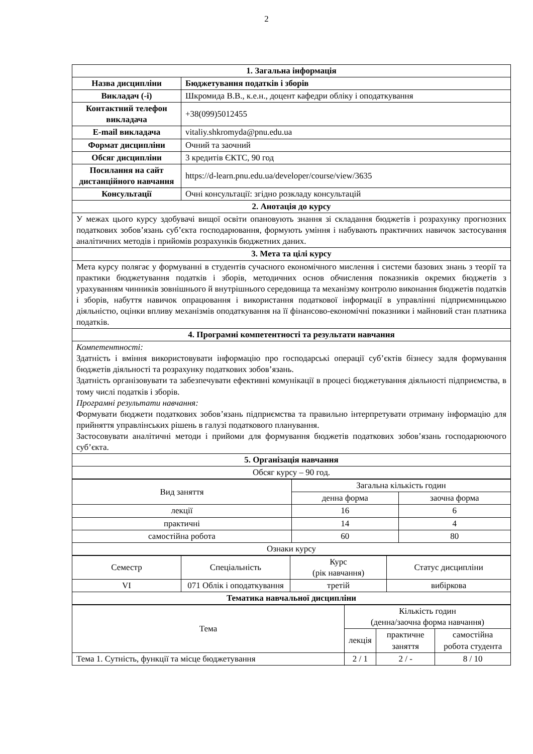2
| 1. Загальна інформація | |
| --- | --- |
| Назва дисципліни | Бюджетування податків і зборів |
| Викладач (-і) | Шкромида В.В., к.е.н., доцент кафедри обліку і оподаткування |
| Контактний телефон викладача | +38(099)5012455 |
| E-mail викладача | vitaliy.shkromyda@pnu.edu.ua |
| Формат дисципліни | Очний та заочний |
| Обсяг дисципліни | 3 кредитів ЄКТС, 90 год |
| Посилання на сайт дистанційного навчання | https://d-learn.pnu.edu.ua/developer/course/view/3635 |
| Консультації | Очні консультації: згідно розкладу консультацій |
| 2. Анотація до курсу | |
| У межах цього курсу здобувачі вищої освіти опановують знання зі складання бюджетів і розрахунку прогнозних податкових зобов’язань суб’єкта господарювання, формують уміння і набувають практичних навичок застосування аналітичних методів і прийомів розрахунків бюджетних даних. | |
| 3. Мета та цілі курсу | |
| Мета курсу полягає у формуванні в студентів сучасного економічного мислення і системи базових знань з теорії та практики бюджетування податків і зборів, методичних основ обчислення показників окремих бюджетів з урахуванням чинників зовнішнього й внутрішнього середовища та механізму контролю виконання бюджетів податків і зборів, набуття навичок опрацювання і використання податкової інформації в управлінні підприємницькою діяльністю, оцінки впливу механізмів оподаткування на її фінансово-економічні показники і майновий стан платника податків. | |
| 4. Програмні компетентності та результати навчання | |
| Компетентності: Здатність і вміння використовувати інформацію про господарські операції суб’єктів бізнесу задля формування бюджетів діяльності та розрахунку податкових зобов’язань. Здатність організовувати та забезпечувати ефективні комунікації в процесі бюджетування діяльності підприємства, в тому числі податків і зборів. Програмні результати навчання: Формувати бюджети податкових зобов’язань підприємства та правильно інтерпретувати отриману інформацію для прийняття управлінських рішень в галузі податкового планування. Застосовувати аналітичні методи і прийоми для формування бюджетів податкових зобов’язань господарюючого суб’єкта. | |
| 5. Організація навчання | |
| Обсяг курсу – 90 год. | |
| Вид заняття | Загальна кількість годин | |
| | денна форма | заочна форма |
| лекції | 16 | 6 |
| практичні | 14 | 4 |
| самостійна робота | 60 | 80 |
| Ознаки курсу | | |
| Семестр | Спеціальність | Курс (рік навчання) | Статус дисципліни |
| VI | 071 Облік і оподаткування | третій | вибіркова |
| Тематика навчальної дисципліни | | | |
| Тема | Кількість годин (денна/заочна форма навчання) | | |
| | лекція | практичне заняття | самостійна робота студента |
| Тема 1. Сутність, функції та місце бюджетування | 2 / 1 | 2 / - | 8 / 10 |